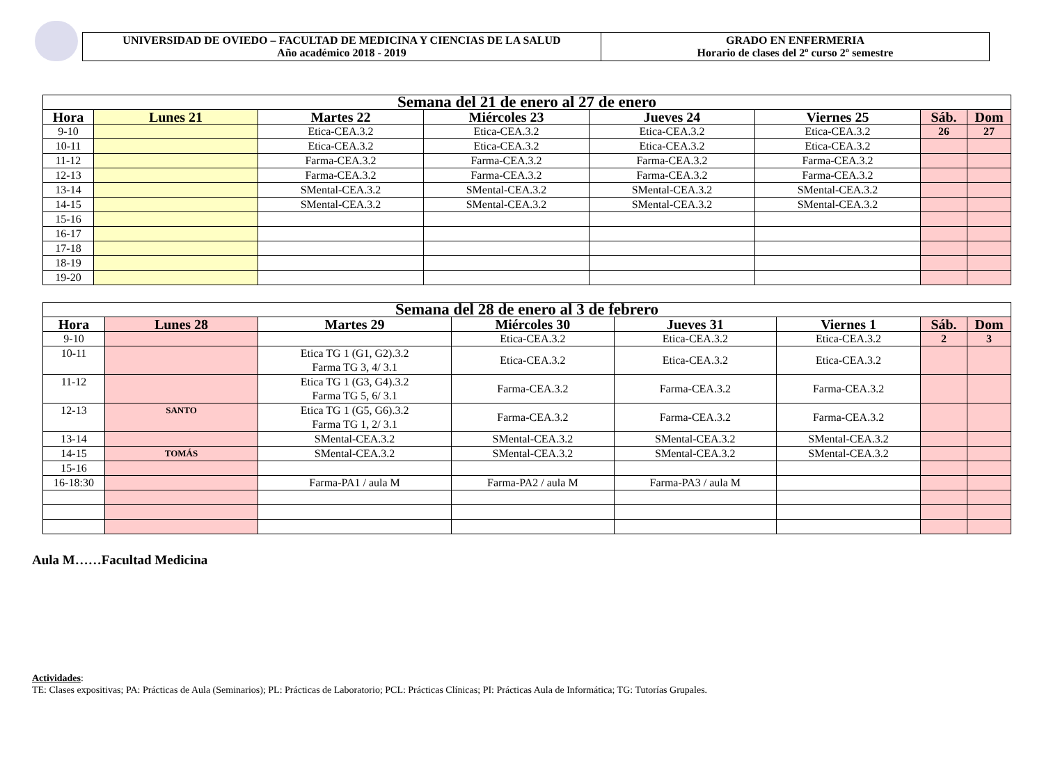UNIVERSIDAD DE OVIEDO – FACULTAD DE MEDICINA Y CIENCIAS DE LA SALUD
Año académico 2018 - 2019
GRADO EN ENFERMERIA
Horario de clases del 2º curso 2º semestre
| Semana del 21 de enero al 27 de enero | | | | | | | |
| Hora | Lunes 21 | Martes 22 | Miércoles 23 | Jueves 24 | Viernes 25 | Sáb. | Dom |
| 9-10 | | Etica-CEA.3.2 | Etica-CEA.3.2 | Etica-CEA.3.2 | Etica-CEA.3.2 | 26 | 27 |
| 10-11 | | Etica-CEA.3.2 | Etica-CEA.3.2 | Etica-CEA.3.2 | Etica-CEA.3.2 | | |
| 11-12 | | Farma-CEA.3.2 | Farma-CEA.3.2 | Farma-CEA.3.2 | Farma-CEA.3.2 | | |
| 12-13 | | Farma-CEA.3.2 | Farma-CEA.3.2 | Farma-CEA.3.2 | Farma-CEA.3.2 | | |
| 13-14 | | SMental-CEA.3.2 | SMental-CEA.3.2 | SMental-CEA.3.2 | SMental-CEA.3.2 | | |
| 14-15 | | SMental-CEA.3.2 | SMental-CEA.3.2 | SMental-CEA.3.2 | SMental-CEA.3.2 | | |
| 15-16 | | | | | | | |
| 16-17 | | | | | | | |
| 17-18 | | | | | | | |
| 18-19 | | | | | | | |
| 19-20 | | | | | | | |
| Semana del 28 de enero al 3 de febrero | | | | | | | |
| Hora | Lunes 28 | Martes 29 | Miércoles 30 | Jueves 31 | Viernes 1 | Sáb. | Dom |
| 9-10 | | | Etica-CEA.3.2 | Etica-CEA.3.2 | Etica-CEA.3.2 | 2 | 3 |
| 10-11 | | Etica TG 1 (G1, G2).3.2 Farma TG 3, 4/ 3.1 | Etica-CEA.3.2 | Etica-CEA.3.2 | Etica-CEA.3.2 | | |
| 11-12 | | Etica TG 1 (G3, G4).3.2 Farma TG 5, 6/ 3.1 | Farma-CEA.3.2 | Farma-CEA.3.2 | Farma-CEA.3.2 | | |
| 12-13 | SANTO | Etica TG 1 (G5, G6).3.2 Farma TG 1, 2/ 3.1 | Farma-CEA.3.2 | Farma-CEA.3.2 | Farma-CEA.3.2 | | |
| 13-14 | | SMental-CEA.3.2 | SMental-CEA.3.2 | SMental-CEA.3.2 | SMental-CEA.3.2 | | |
| 14-15 | TOMÁS | SMental-CEA.3.2 | SMental-CEA.3.2 | SMental-CEA.3.2 | SMental-CEA.3.2 | | |
| 15-16 | | | | | | | |
| 16-18:30 | | Farma-PA1 / aula M | Farma-PA2 / aula M | Farma-PA3 / aula M | | | |
Aula M……Facultad Medicina
Actividades:
TE: Clases expositivas; PA: Prácticas de Aula (Seminarios); PL: Prácticas de Laboratorio; PCL: Prácticas Clínicas; PI: Prácticas Aula de Informática; TG: Tutorías Grupales.